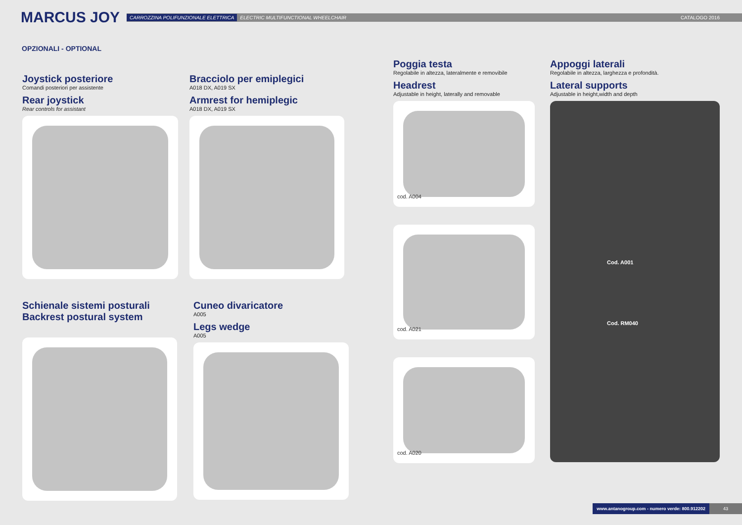MARCUS JOY
CARROZZINA POLIFUNZIONALE ELETTRICA ELECTRIC MULTIFUNCTIONAL WHEELCHAIR CATALOGO 2016
OPZIONALI - OPTIONAL
Joystick posteriore
Comandi posteriori per assistente
Rear joystick
Rear controls for assistant
Bracciolo per emiplegici
A018 DX, A019 SX
Armrest for hemiplegic
A018 DX, A019 SX
Schienale sistemi posturali
Backrest postural system
Cuneo divaricatore
A005
Legs wedge
A005
Poggia testa
Regolabile in altezza, lateralmente e removibile
Headrest
Adjustable in height, laterally and removable
cod. A004
cod. A021
cod. A020
Appoggi laterali
Regolabile in altezza, larghezza e profondità.
Lateral supports
Adjustable in height,width and depth
Cod. A001
Cod. RM040
www.antanogroup.com - numero verde: 800.912202 43